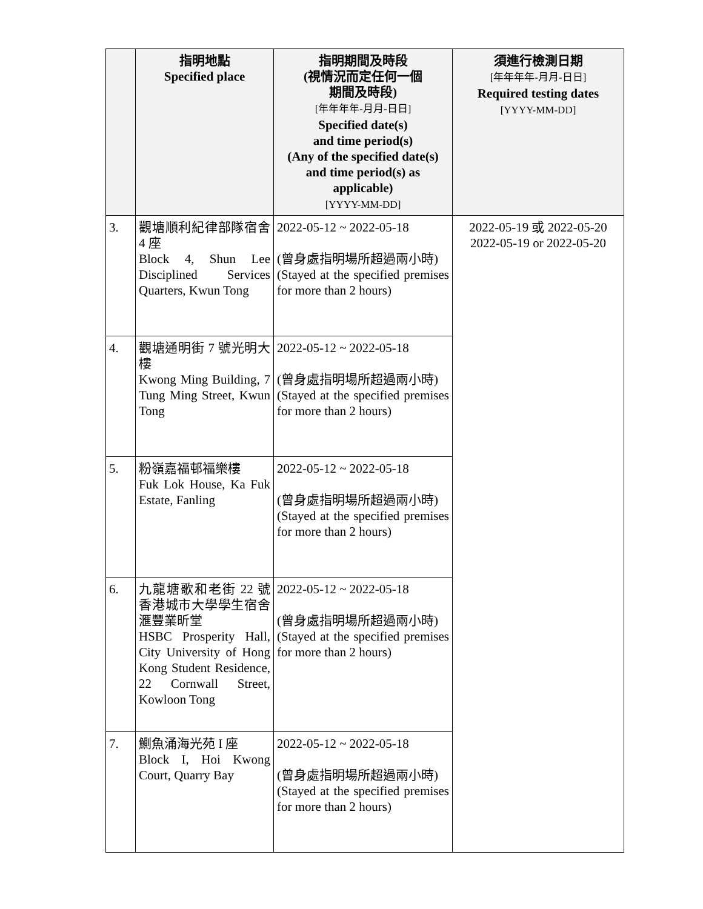| | 指明地點 Specified place | 指明期間及時段 (視情況而定任何一個 期間及時段) [年年年年-月月-日日] Specified date(s) and time period(s) (Any of the specified date(s) and time period(s) as applicable) [YYYY-MM-DD] | 須進行檢測日期 [年年年年-月月-日日] Required testing dates [YYYY-MM-DD] |
| --- | --- | --- | --- |
| 3. | 觀塘順利紀律部隊宿舍 4 座 Block 4, Shun Lee Disciplined Services Quarters, Kwun Tong | 2022-05-12 ~ 2022-05-18 (曾身處指明場所超過兩小時) (Stayed at the specified premises for more than 2 hours) | 2022-05-19 或 2022-05-20 2022-05-19 or 2022-05-20 |
| 4. | 觀塘通明街 7 號光明大樓 Kwong Ming Building, 7 Tung Ming Street, Kwun Tong | 2022-05-12 ~ 2022-05-18 (曾身處指明場所超過兩小時) (Stayed at the specified premises for more than 2 hours) | |
| 5. | 粉嶺嘉福邨福樂樓 Fuk Lok House, Ka Fuk Estate, Fanling | 2022-05-12 ~ 2022-05-18 (曾身處指明場所超過兩小時) (Stayed at the specified premises for more than 2 hours) | |
| 6. | 九龍塘歌和老街 22 號香港城市大學學生宿舍滙豐業昕堂 HSBC Prosperity Hall, City University of Hong Kong Student Residence, 22 Cornwall Street, Kowloon Tong | 2022-05-12 ~ 2022-05-18 (曾身處指明場所超過兩小時) (Stayed at the specified premises for more than 2 hours) | |
| 7. | 鰂魚涌海光苑 I 座 Block I, Hoi Kwong Court, Quarry Bay | 2022-05-12 ~ 2022-05-18 (曾身處指明場所超過兩小時) (Stayed at the specified premises for more than 2 hours) | |